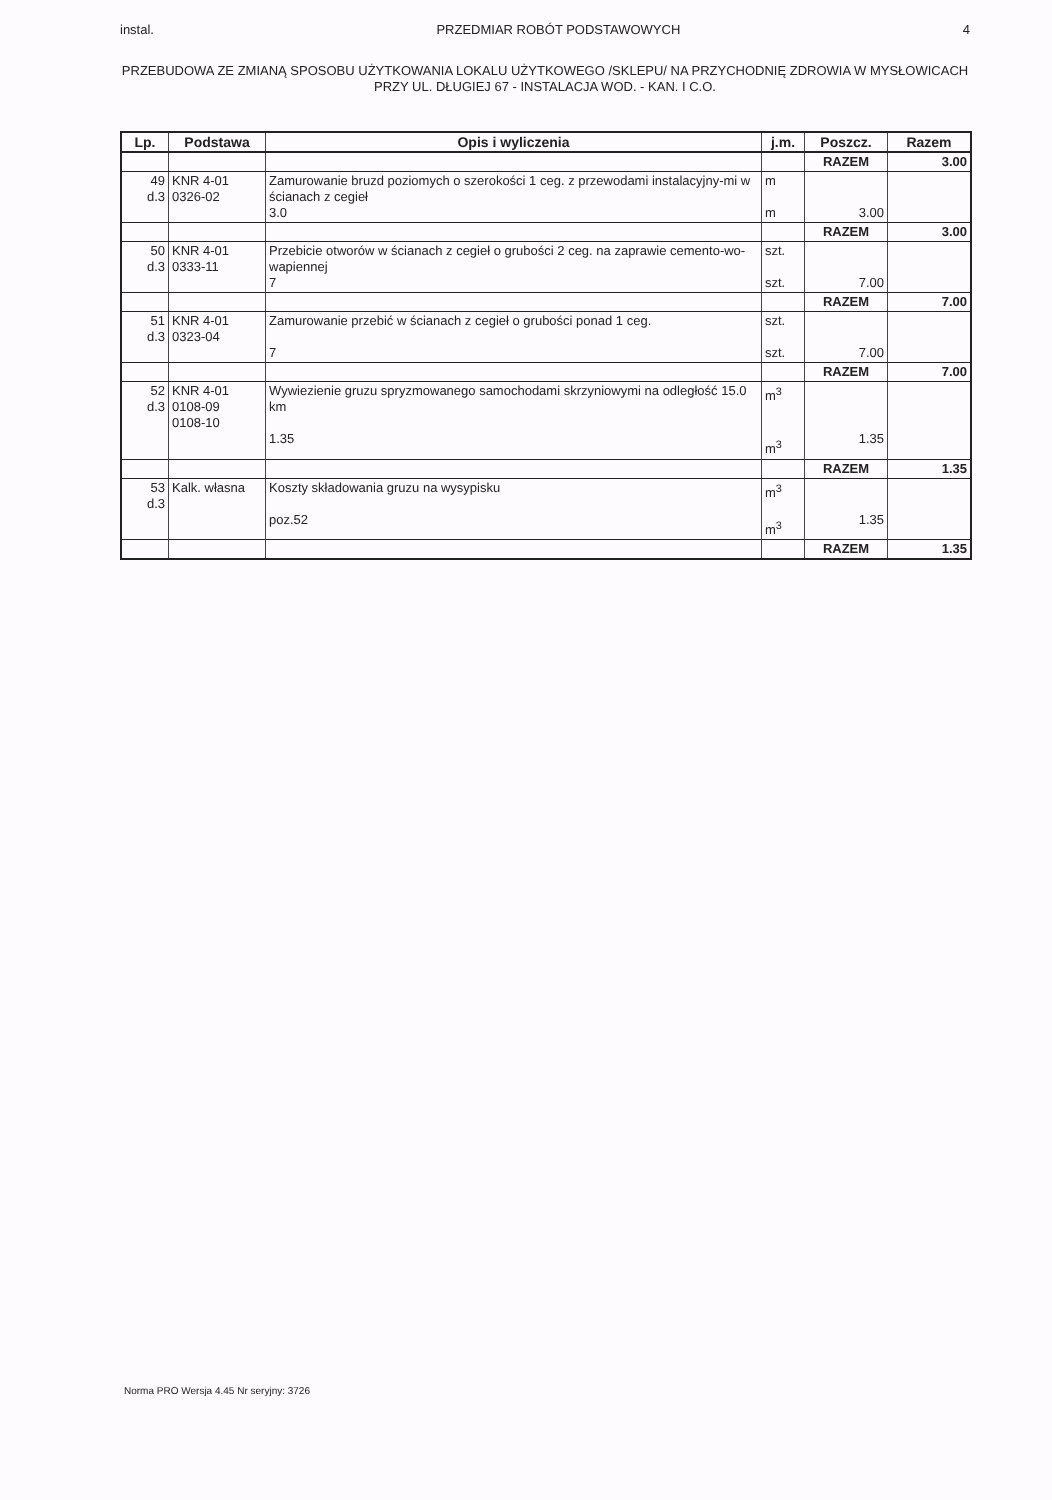instal. PRZEDMIAR ROBÓT PODSTAWOWYCH 4
PRZEBUDOWA ZE ZMIANĄ SPOSOBU UŻYTKOWANIA LOKALU UŻYTKOWEGO /SKLEPU/ NA PRZYCHODNIĘ ZDROWIA W MYSŁOWICACH PRZY UL. DŁUGIEJ 67 - INSTALACJA WOD. - KAN. I C.O.
| Lp. | Podstawa | Opis i wyliczenia | j.m. | Poszcz. | Razem |
| --- | --- | --- | --- | --- | --- |
| | | | | RAZEM | 3.00 |
| 49 d.3 | KNR 4-01 0326-02 | Zamurowanie bruzd poziomych o szerokości 1 ceg. z przewodami instalacyjny-mi w ścianach z cegieł 3.0 | m m | 3.00 | |
| | | | | RAZEM | 3.00 |
| 50 d.3 | KNR 4-01 0333-11 | Przebicie otworów w ścianach z cegieł o grubości 2 ceg. na zaprawie cemento-wo-wapiennej 7 | szt. szt. | 7.00 | |
| | | | | RAZEM | 7.00 |
| 51 d.3 | KNR 4-01 0323-04 | Zamurowanie przebić w ścianach z cegieł o grubości ponad 1 ceg. 7 | szt. szt. | 7.00 | |
| | | | | RAZEM | 7.00 |
| 52 d.3 | KNR 4-01 0108-09 0108-10 | Wywiezienie gruzu spryzmowanego samochodami skrzyniowymi na odległość 15.0 km 1.35 | m<sup>3</sup> m<sup>3</sup> | 1.35 | |
| | | | | RAZEM | 1.35 |
| 53 d.3 | Kalk. własna | Koszty składowania gruzu na wysypisku poz.52 | m<sup>3</sup> m<sup>3</sup> | 1.35 | |
| | | | | RAZEM | 1.35 |
Norma PRO Wersja 4.45 Nr seryjny: 3726